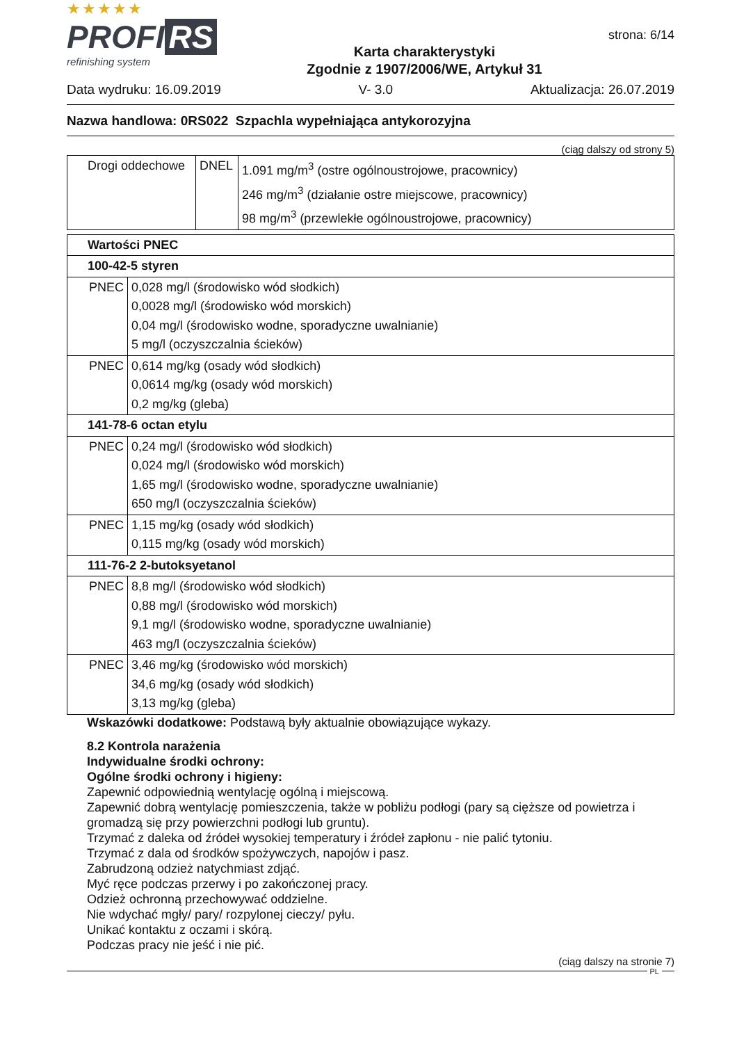★★★★★
PROFI RS
refinishing system
Karta charakterystyki
Zgodnie z 1907/2006/WE, Artykuł 31
strona: 6/14
Data wydruku: 16.09.2019 V- 3.0 Aktualizacja: 26.07.2019
Nazwa handlowa: 0RS022 Szpachla wypełniająca antykorozyjna
(ciąg dalszy od strony 5)
| Drogi oddechowe | DNEL | 1.091 mg/m<sup>3</sup> (ostre ogólnoustrojowe, pracownicy) 246 mg/m<sup>3</sup> (działanie ostre miejscowe, pracownicy) 98 mg/m<sup>3</sup> (przewlekłe ogólnoustrojowe, pracownicy) |
| Wartości PNEC | |
| --- | --- |
| 100-42-5 styren | |
| PNEC | 0,028 mg/l (środowisko wód słodkich) 0,0028 mg/l (środowisko wód morskich) 0,04 mg/l (środowisko wodne, sporadyczne uwalnianie) 5 mg/l (oczyszczalnia ścieków) |
| PNEC | 0,614 mg/kg (osady wód słodkich) 0,0614 mg/kg (osady wód morskich) 0,2 mg/kg (gleba) |
| 141-78-6 octan etylu | |
| PNEC | 0,24 mg/l (środowisko wód słodkich) 0,024 mg/l (środowisko wód morskich) 1,65 mg/l (środowisko wodne, sporadyczne uwalnianie) 650 mg/l (oczyszczalnia ścieków) |
| PNEC | 1,15 mg/kg (osady wód słodkich) 0,115 mg/kg (osady wód morskich) |
| 111-76-2 2-butoksyetanol | |
| PNEC | 8,8 mg/l (środowisko wód słodkich) 0,88 mg/l (środowisko wód morskich) 9,1 mg/l (środowisko wodne, sporadyczne uwalnianie) 463 mg/l (oczyszczalnia ścieków) |
| PNEC | 3,46 mg/kg (środowisko wód morskich) 34,6 mg/kg (osady wód słodkich) 3,13 mg/kg (gleba) |
Wskazówki dodatkowe: Podstawą były aktualnie obowiązujące wykazy.
8.2 Kontrola narażenia
Indywidualne środki ochrony:
Ogólne środki ochrony i higieny:
Zapewnić odpowiednią wentylację ogólną i miejscową.
Zapewnić dobrą wentylację pomieszczenia, także w pobliżu podłogi (pary są cięższe od powietrza i gromadzą się przy powierzchni podłogi lub gruntu).
Trzymać z daleka od źródeł wysokiej temperatury i źródeł zapłonu - nie palić tytoniu.
Trzymać z dala od środków spożywczych, napojów i pasz.
Zabrudzoną odzież natychmiast zdjąć.
Myć ręce podczas przerwy i po zakończonej pracy.
Odzież ochronną przechowywać oddzielne.
Nie wdychać mgły/ pary/ rozpylonej cieczy/ pyłu.
Unikać kontaktu z oczami i skórą.
Podczas pracy nie jeść i nie pić.
(ciąg dalszy na stronie 7)
PL